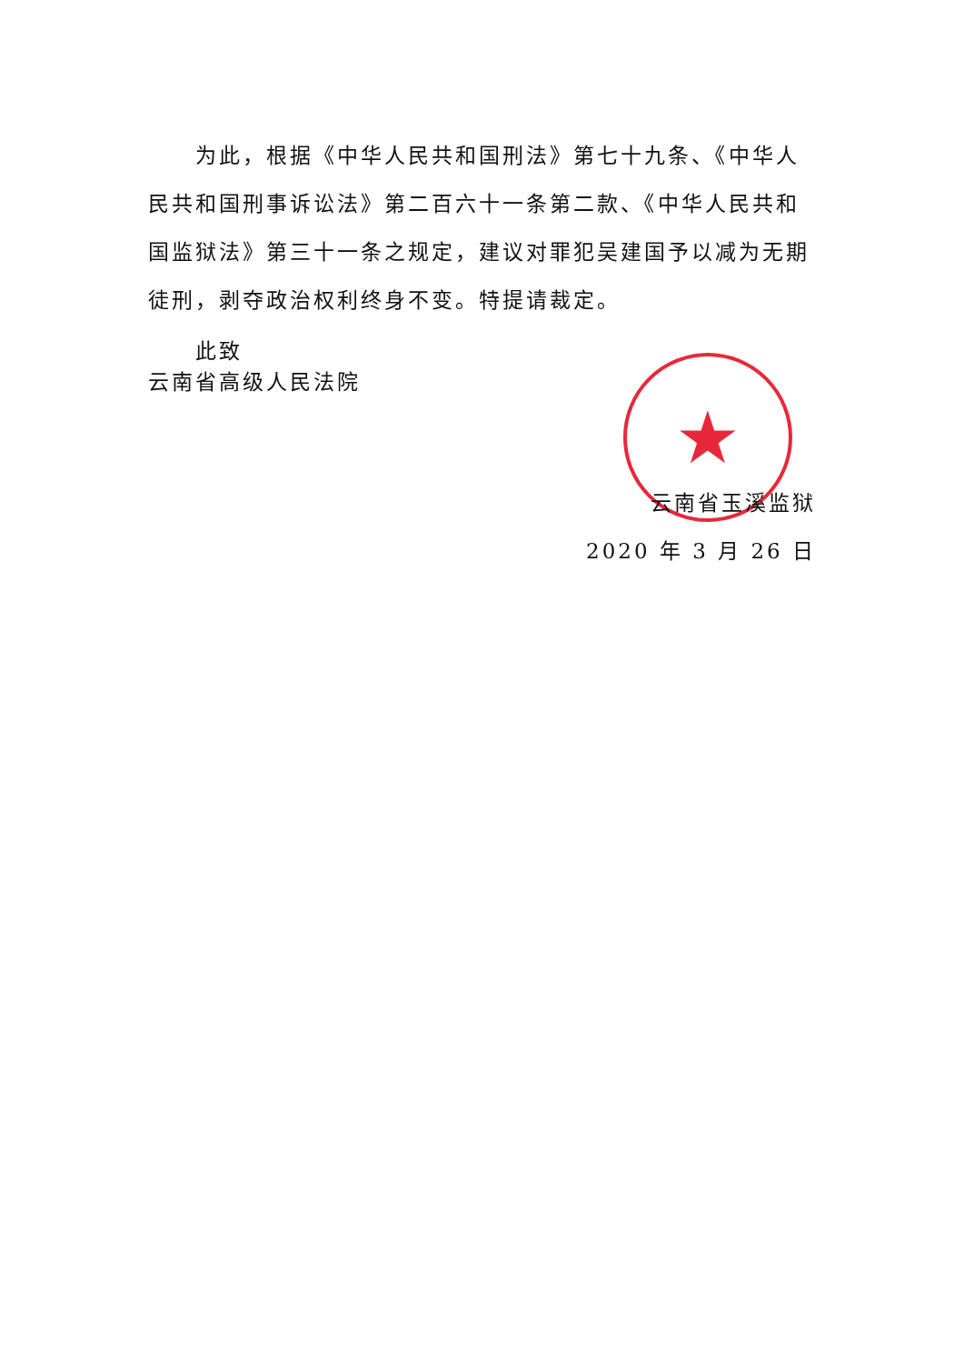★
为此，根据《中华人民共和国刑法》第七十九条、《中华人民共和国刑事诉讼法》第二百六十一条第二款、《中华人民共和国监狱法》第三十一条之规定，建议对罪犯吴建国予以减为无期徒刑，剥夺政治权利终身不变。特提请裁定。
此致
云南省高级人民法院
云南省玉溪监狱
2020 年 3 月 26 日